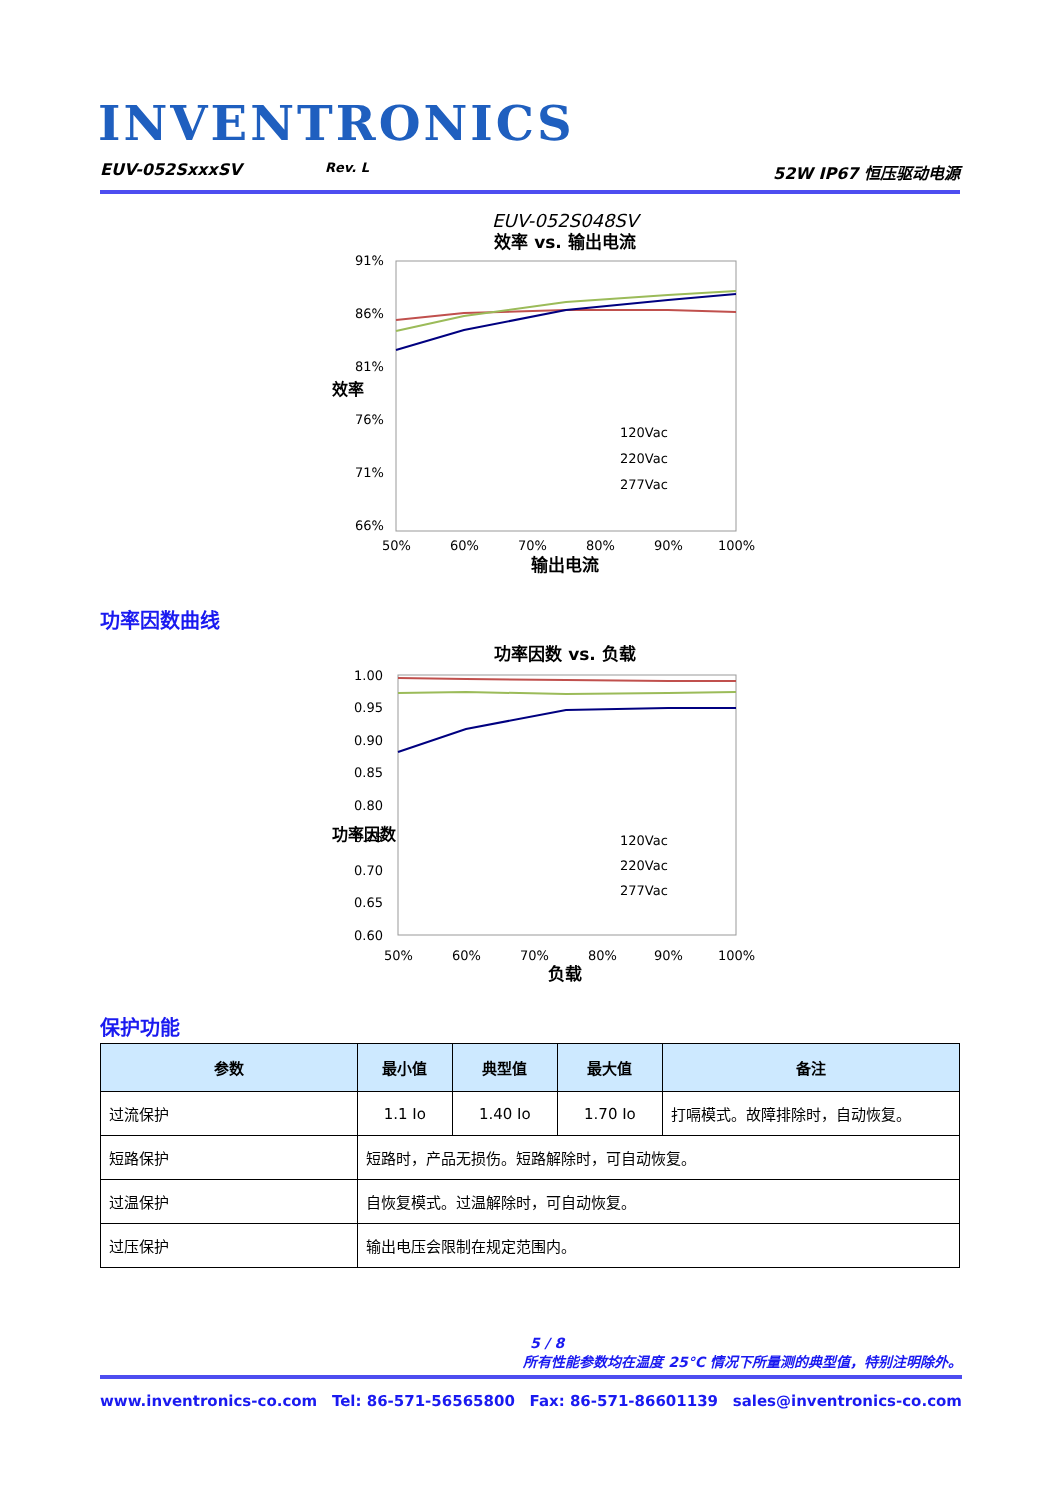INVENTRONICS
EUV-052SxxxSV Rev. L 52W IP67 恒压驱动电源
EUV-052S048SV
效率 vs. 输出电流
91%
86%
81%
76%
71%
66%
50%
60%
70%
80%
90%
100%
120Vac
220Vac
277Vac
输出电流
效率
功率因数曲线
功率因数 vs. 负载
1.00
0.95
0.90
0.85
0.80
0.75
0.70
0.65
0.60
50%
60%
70%
80%
90%
100%
120Vac
220Vac
277Vac
负载
功率因数
保护功能
| 参数 | 最小值 | 典型值 | 最大值 | 备注 |
| --- | --- | --- | --- | --- |
| 过流保护 | 1.1 Io | 1.40 Io | 1.70 Io | 打嗝模式。故障排除时，自动恢复。 |
| 短路保护 | 短路时，产品无损伤。短路解除时，可自动恢复。 | | | |
| 过温保护 | 自恢复模式。过温解除时，可自动恢复。 | | | |
| 过压保护 | 输出电压会限制在规定范围内。 | | | |
5 / 8
所有性能参数均在温度 25°C 情况下所量测的典型值，特别注明除外。
www.inventronics-co.com Tel: 86-571-56565800 Fax: 86-571-86601139 sales@inventronics-co.com